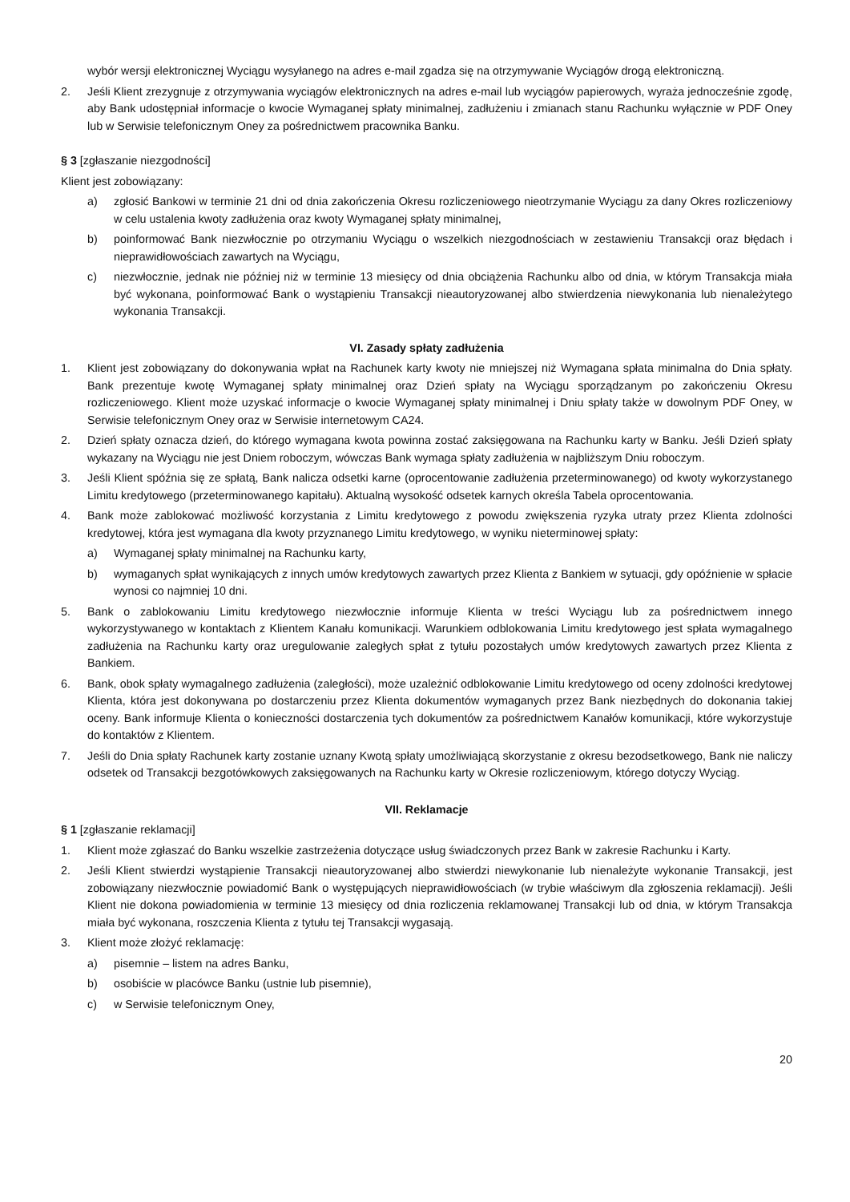wybór wersji elektronicznej Wyciągu wysyłanego na adres e-mail zgadza się na otrzymywanie Wyciągów drogą elektroniczną.
2. Jeśli Klient zrezygnuje z otrzymywania wyciągów elektronicznych na adres e-mail lub wyciągów papierowych, wyraża jednocześnie zgodę, aby Bank udostępniał informacje o kwocie Wymaganej spłaty minimalnej, zadłużeniu i zmianach stanu Rachunku wyłącznie w PDF Oney lub w Serwisie telefonicznym Oney za pośrednictwem pracownika Banku.
§ 3 [zgłaszanie niezgodności]
Klient jest zobowiązany:
a) zgłosić Bankowi w terminie 21 dni od dnia zakończenia Okresu rozliczeniowego nieotrzymanie Wyciągu za dany Okres rozliczeniowy w celu ustalenia kwoty zadłużenia oraz kwoty Wymaganej spłaty minimalnej,
b) poinformować Bank niezwłocznie po otrzymaniu Wyciągu o wszelkich niezgodnościach w zestawieniu Transakcji oraz błędach i nieprawidłowościach zawartych na Wyciągu,
c) niezwłocznie, jednak nie później niż w terminie 13 miesięcy od dnia obciążenia Rachunku albo od dnia, w którym Transakcja miała być wykonana, poinformować Bank o wystąpieniu Transakcji nieautoryzowanej albo stwierdzenia niewykonania lub nienależytego wykonania Transakcji.
VI. Zasady spłaty zadłużenia
1. Klient jest zobowiązany do dokonywania wpłat na Rachunek karty kwoty nie mniejszej niż Wymagana spłata minimalna do Dnia spłaty. Bank prezentuje kwotę Wymaganej spłaty minimalnej oraz Dzień spłaty na Wyciągu sporządzanym po zakończeniu Okresu rozliczeniowego. Klient może uzyskać informacje o kwocie Wymaganej spłaty minimalnej i Dniu spłaty także w dowolnym PDF Oney, w Serwisie telefonicznym Oney oraz w Serwisie internetowym CA24.
2. Dzień spłaty oznacza dzień, do którego wymagana kwota powinna zostać zaksięgowana na Rachunku karty w Banku. Jeśli Dzień spłaty wykazany na Wyciągu nie jest Dniem roboczym, wówczas Bank wymaga spłaty zadłużenia w najbliższym Dniu roboczym.
3. Jeśli Klient spóźnia się ze spłatą, Bank nalicza odsetki karne (oprocentowanie zadłużenia przeterminowanego) od kwoty wykorzystanego Limitu kredytowego (przeterminowanego kapitału). Aktualną wysokość odsetek karnych określa Tabela oprocentowania.
4. Bank może zablokować możliwość korzystania z Limitu kredytowego z powodu zwiększenia ryzyka utraty przez Klienta zdolności kredytowej, która jest wymagana dla kwoty przyznanego Limitu kredytowego, w wyniku nieterminowej spłaty:
a) Wymaganej spłaty minimalnej na Rachunku karty,
b) wymaganych spłat wynikających z innych umów kredytowych zawartych przez Klienta z Bankiem w sytuacji, gdy opóźnienie w spłacie wynosi co najmniej 10 dni.
5. Bank o zablokowaniu Limitu kredytowego niezwłocznie informuje Klienta w treści Wyciągu lub za pośrednictwem innego wykorzystywanego w kontaktach z Klientem Kanału komunikacji. Warunkiem odblokowania Limitu kredytowego jest spłata wymagalnego zadłużenia na Rachunku karty oraz uregulowanie zaległych spłat z tytułu pozostałych umów kredytowych zawartych przez Klienta z Bankiem.
6. Bank, obok spłaty wymagalnego zadłużenia (zaległości), może uzależnić odblokowanie Limitu kredytowego od oceny zdolności kredytowej Klienta, która jest dokonywana po dostarczeniu przez Klienta dokumentów wymaganych przez Bank niezbędnych do dokonania takiej oceny. Bank informuje Klienta o konieczności dostarczenia tych dokumentów za pośrednictwem Kanałów komunikacji, które wykorzystuje do kontaktów z Klientem.
7. Jeśli do Dnia spłaty Rachunek karty zostanie uznany Kwotą spłaty umożliwiającą skorzystanie z okresu bezodsetkowego, Bank nie naliczy odsetek od Transakcji bezgotówkowych zaksięgowanych na Rachunku karty w Okresie rozliczeniowym, którego dotyczy Wyciąg.
VII. Reklamacje
§ 1 [zgłaszanie reklamacji]
1. Klient może zgłaszać do Banku wszelkie zastrzeżenia dotyczące usług świadczonych przez Bank w zakresie Rachunku i Karty.
2. Jeśli Klient stwierdzi wystąpienie Transakcji nieautoryzowanej albo stwierdzi niewykonanie lub nienależyte wykonanie Transakcji, jest zobowiązany niezwłocznie powiadomić Bank o występujących nieprawidłowościach (w trybie właściwym dla zgłoszenia reklamacji). Jeśli Klient nie dokona powiadomienia w terminie 13 miesięcy od dnia rozliczenia reklamowanej Transakcji lub od dnia, w którym Transakcja miała być wykonana, roszczenia Klienta z tytułu tej Transakcji wygasają.
3. Klient może złożyć reklamację:
a) pisemnie – listem na adres Banku,
b) osobiście w placówce Banku (ustnie lub pisemnie),
c) w Serwisie telefonicznym Oney,
20